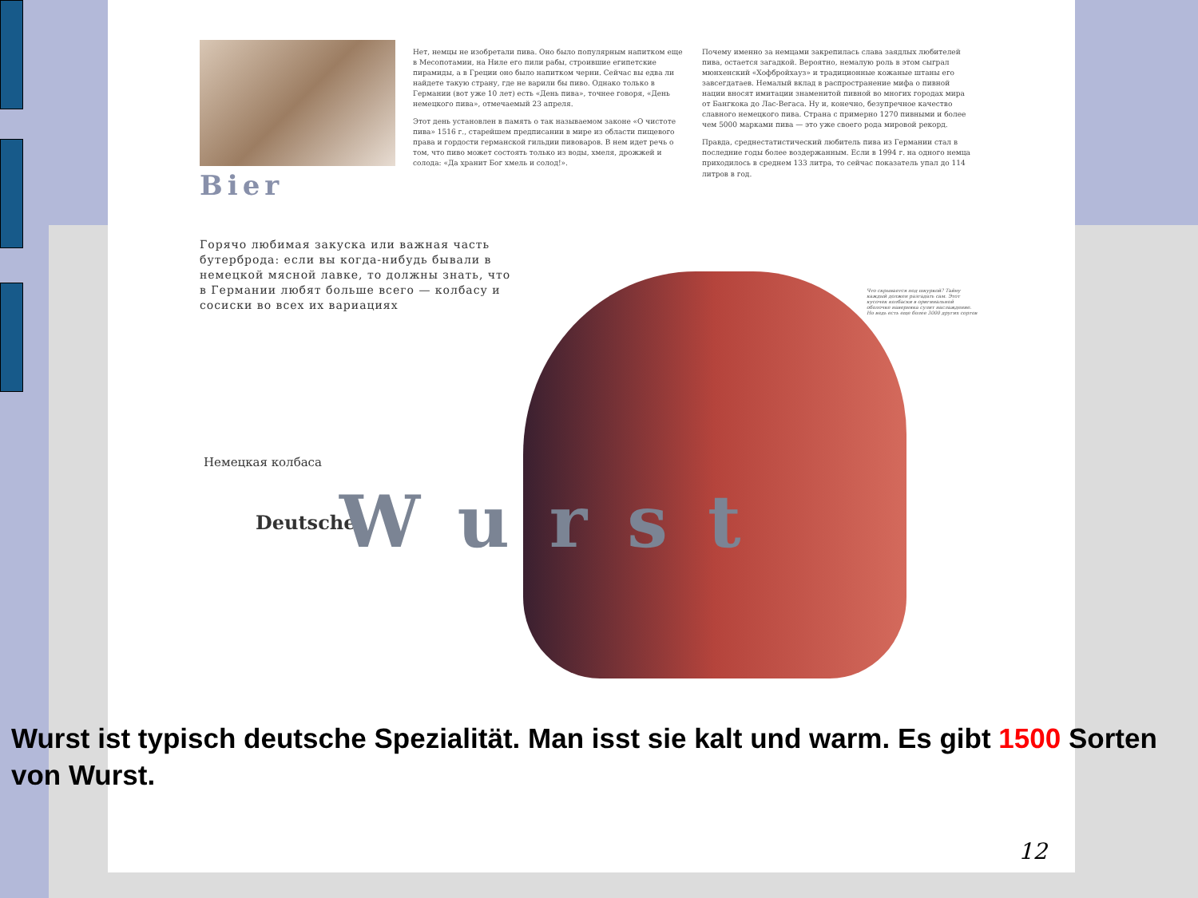Bier
Нет, немцы не изобретали пива. Оно было популярным напитком еще в Месопотамии, на Ниле его пили рабы, строившие египетские пирамиды, а в Греции оно было напитком черни. Сейчас вы едва ли найдете такую страну, где не варили бы пиво. Однако только в Германии (вот уже 10 лет) есть «День пива», точнее говоря, «День немецкого пива», отмечаемый 23 апреля.
Этот день установлен в память о так называемом законе «О чистоте пива» 1516 г., старейшем предписании в мире из области пищевого права и гордости германской гильдии пивоваров. В нем идет речь о том, что пиво может состоять только из воды, хмеля, дрожжей и солода: «Да хранит Бог хмель и солод!».
Почему именно за немцами закрепилась слава заядлых любителей пива, остается загадкой. Вероятно, немалую роль в этом сыграл мюнхенский «Хофбройхауз» и традиционные кожаные штаны его завсегдатаев. Немалый вклад в распространение мифа о пивной нации вносят имитации знаменитой пивной во многих городах мира от Бангкока до Лас-Вегаса. Ну и, конечно, безупречное качество славного немецкого пива. Страна с примерно 1270 пивными и более чем 5000 марками пива — это уже своего рода мировой рекорд.
Правда, среднестатистический любитель пива из Германии стал в последние годы более воздержанным. Если в 1994 г. на одного немца приходилось в среднем 133 литра, то сейчас показатель упал до 114 литров в год.
Горячо любимая закуска или важная часть бутерброда: если вы когда-нибудь бывали в немецкой мясной лавке, то должны знать, что в Германии любят больше всего — колбасу и сосиски во всех их вариациях
Что скрывается под шкуркой? Тайну каждый должен разгадать сам. Этот кусочек колбаски в оригинальной оболочке наверняка сулит наслаждение. Но ведь есть еще более 3000 других сортов
Немецкая колбаса
Deutsche Wurst
12
Wurst ist typisch deutsche Spezialität. Man isst sie kalt und warm. Es gibt 1500 Sorten von Wurst.